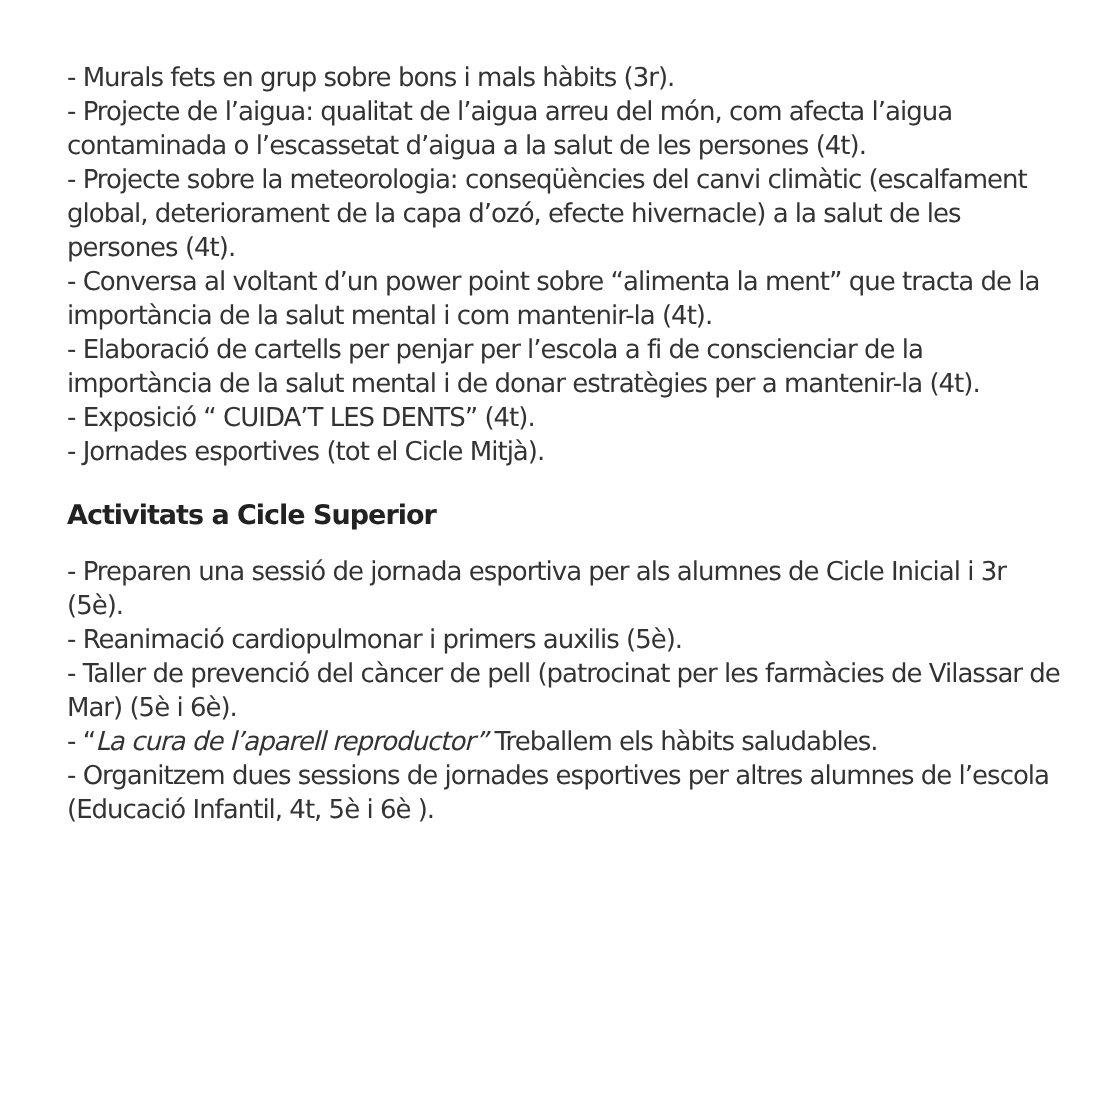- Murals fets en grup sobre bons i mals hàbits (3r).
- Projecte de l’aigua: qualitat de l’aigua arreu del món, com afecta l’aigua contaminada o l’escassetat d’aigua a la salut de les persones (4t).
- Projecte sobre la meteorologia: conseqüències del canvi climàtic (escalfament global, deteriorament de la capa d’ozó, efecte hivernacle) a la salut de les persones (4t).
- Conversa al voltant d’un power point sobre “alimenta la ment” que tracta de la importància de la salut mental i com mantenir-la (4t).
- Elaboració de cartells per penjar per l’escola a fi de conscienciar de la importància de la salut mental i de donar estratègies per a mantenir-la (4t).
- Exposició “ CUIDA’T LES DENTS” (4t).
- Jornades esportives (tot el Cicle Mitjà).
Activitats a Cicle Superior
- Preparen una sessió de jornada esportiva per als alumnes de Cicle Inicial i 3r (5è).
- Reanimació cardiopulmonar i primers auxilis (5è).
- Taller de prevenció del càncer de pell (patrocinat per les farmàcies de Vilassar de Mar) (5è i 6è).
- “La cura de l’aparell reproductor” Treballem els hàbits saludables.
- Organitzem dues sessions de jornades esportives per altres alumnes de l’escola (Educació Infantil, 4t, 5è i 6è ).